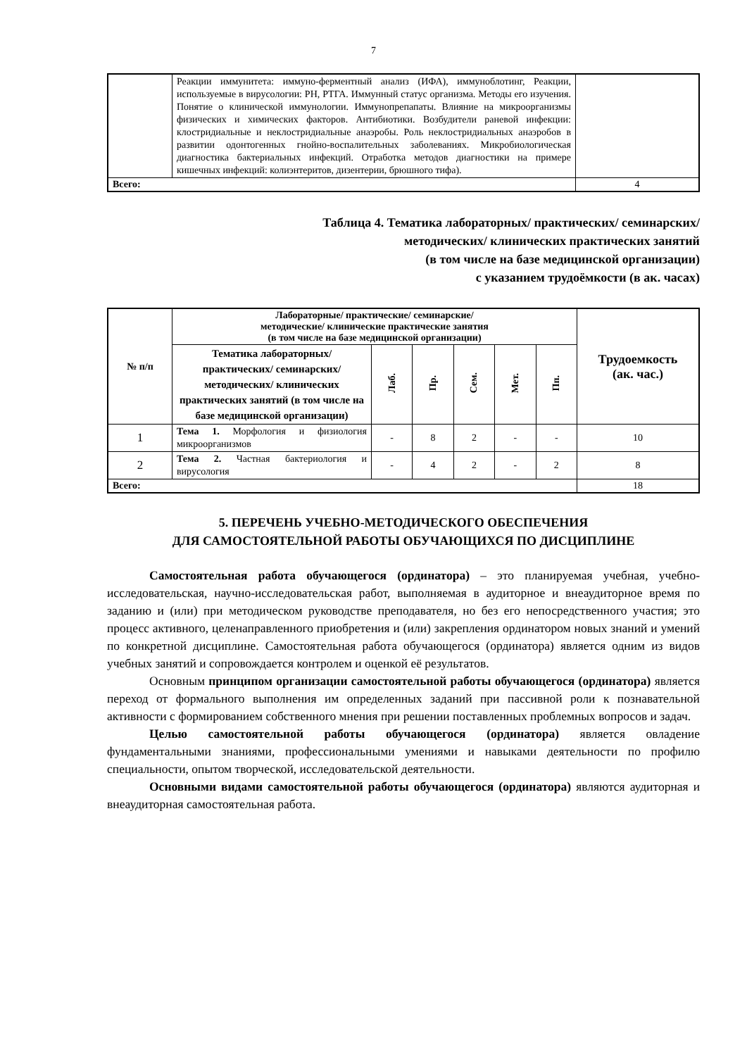7
| | Реакции иммунитета: иммуно-ферментный анализ (ИФА), иммуноблотинг, Реакции, используемые в вирусологии: РН, РТГА. Иммунный статус организма. Методы его изучения. Понятие о клинической иммунологии. Иммунопрепапаты. Влияние на микроорганизмы физических и химических факторов. Антибиотики. Возбудители раневой инфекции: клостридиальные и неклостридиальные анаэробы. Роль неклостридиальных анаэробов в развитии одонтогенных гнойно-воспалительных заболеваниях. Микробиологическая диагностика бактериальных инфекций. Отработка методов диагностики на примере кишечных инфекций: колиэнтеритов, дизентерии, брюшного тифа). | |
| Всего: | | 4 |
Таблица 4. Тематика лабораторных/ практических/ семинарских/
методических/ клинических практических занятий
(в том числе на базе медицинской организации)
с указанием трудоёмкости (в ак. часах)
| № п/п | Лабораторные/ практические/ семинарские/ методические/ клинические практические занятия (в том числе на базе медицинской организации) | | | | | | Трудоемкость (ак. час.) |
| --- | --- | --- | --- | --- | --- | --- | --- |
| | Тематика лабораторных/ практических/ семинарских/ методических/ клинических практических занятий (в том числе на базе медицинской организации) | Лаб. | Пр. | Сем. | Мет. | Пп. | |
| 1 | Тема 1. Морфология и физиология микроорганизмов | - | 8 | 2 | - | - | 10 |
| 2 | Тема 2. Частная бактериология и вирусология | - | 4 | 2 | - | 2 | 8 |
| Всего: | | | | | | | 18 |
5. ПЕРЕЧЕНЬ УЧЕБНО-МЕТОДИЧЕСКОГО ОБЕСПЕЧЕНИЯ
ДЛЯ САМОСТОЯТЕЛЬНОЙ РАБОТЫ ОБУЧАЮЩИХСЯ ПО ДИСЦИПЛИНЕ
Самостоятельная работа обучающегося (ординатора) – это планируемая учебная, учебно-исследовательская, научно-исследовательская работ, выполняемая в аудиторное и внеаудиторное время по заданию и (или) при методическом руководстве преподавателя, но без его непосредственного участия; это процесс активного, целенаправленного приобретения и (или) закрепления ординатором новых знаний и умений по конкретной дисциплине. Самостоятельная работа обучающегося (ординатора) является одним из видов учебных занятий и сопровождается контролем и оценкой её результатов.
Основным принципом организации самостоятельной работы обучающегося (ординатора) является переход от формального выполнения им определенных заданий при пассивной роли к познавательной активности с формированием собственного мнения при решении поставленных проблемных вопросов и задач.
Целью самостоятельной работы обучающегося (ординатора) является овладение фундаментальными знаниями, профессиональными умениями и навыками деятельности по профилю специальности, опытом творческой, исследовательской деятельности.
Основными видами самостоятельной работы обучающегося (ординатора) являются аудиторная и внеаудиторная самостоятельная работа.